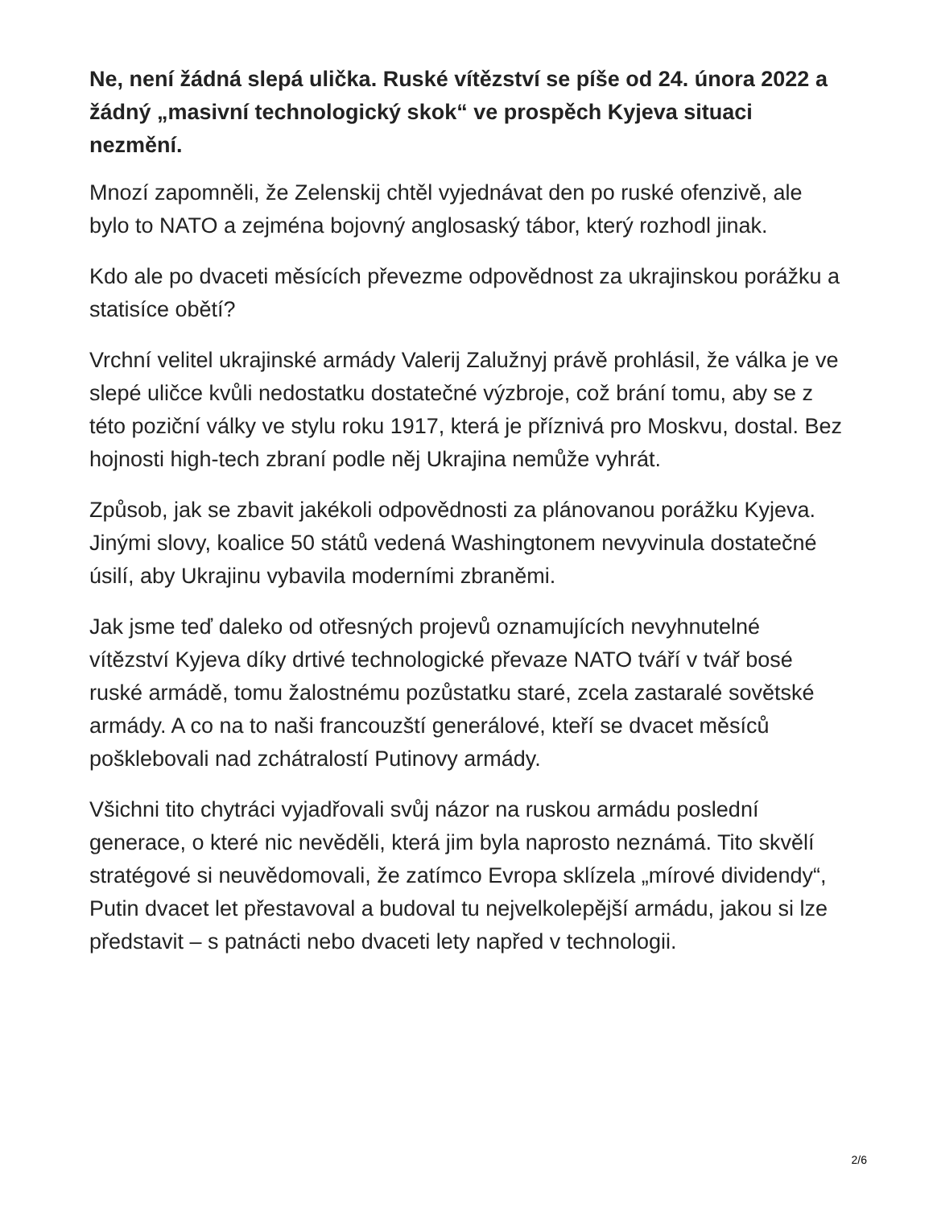Ne, není žádná slepá ulička. Ruské vítězství se píše od 24. února 2022 a žádný „masivní technologický skok“ ve prospěch Kyjeva situaci nezmění.
Mnozí zapomněli, že Zelenskij chtěl vyjednávat den po ruské ofenzivě, ale bylo to NATO a zejména bojovný anglosaský tábor, který rozhodl jinak.
Kdo ale po dvaceti měsících převezme odpovědnost za ukrajinskou porážku a statisíce obětí?
Vrchní velitel ukrajinské armády Valerij Zalužnyj právě prohlásil, že válka je ve slepé uličce kvůli nedostatku dostatečné výzbroje, což brání tomu, aby se z této poziční války ve stylu roku 1917, která je příznivá pro Moskvu, dostal. Bez hojnosti high-tech zbraní podle něj Ukrajina nemůže vyhrát.
Způsob, jak se zbavit jakékoli odpovědnosti za plánovanou porážku Kyjeva. Jinými slovy, koalice 50 států vedená Washingtonem nevyvinula dostatečné úsilí, aby Ukrajinu vybavila moderními zbraněmi.
Jak jsme teď daleko od otřesných projevů oznamujících nevyhnutelné vítězství Kyjeva díky drtivé technologické převaze NATO tváří v tvář bosé ruské armádě, tomu žalostnému pozůstatku staré, zcela zastaralé sovětské armády. A co na to naši francouzští generálové, kteří se dvacet měsíců pošklebovali nad zchátralostí Putinovy armády.
Všichni tito chytráci vyjadřovali svůj názor na ruskou armádu poslední generace, o které nic nevěděli, která jim byla naprosto neznámá. Tito skvělí stratégové si neuvědomovali, že zatímco Evropa sklízela „mírové dividendy“, Putin dvacet let přestavoval a budoval tu nejvelkolepější armádu, jakou si lze představit – s patnácti nebo dvaceti lety napřed v technologii.
2/6